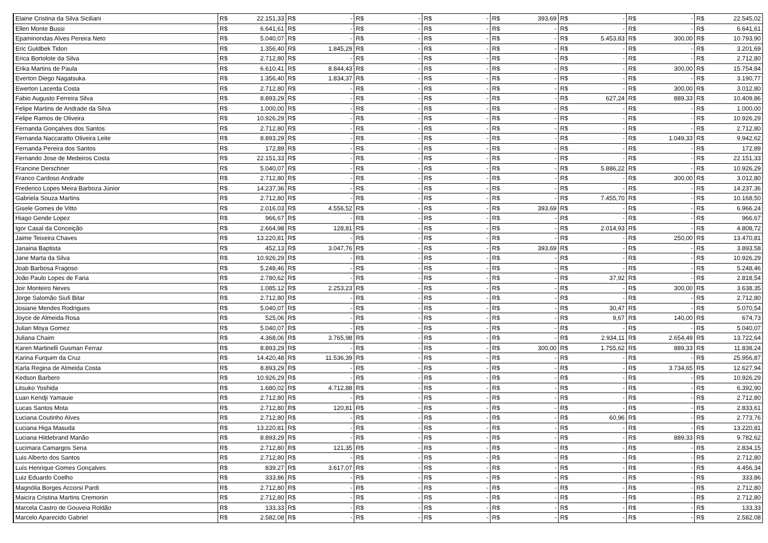| Elaine Cristina da Silva Siciliani | R$ | 22.151,33 | R$ | - | R$ | - | R$ | - | R$ | 393,69 | R$ | - | R$ | - | R$ | 22.545,02 |
| Ellen Monte Bussi | R$ | 6.641,61 | R$ | - | R$ | - | R$ | - | R$ | - | R$ | - | R$ | - | R$ | 6.641,61 |
| Epaminondas Alves Pereira Neto | R$ | 5.040,07 | R$ | - | R$ | - | R$ | - | R$ | - | R$ | 5.453,83 | R$ | 300,00 | R$ | 10.793,90 |
| Eric Guldbek Tidon | R$ | 1.356,40 | R$ | 1.845,29 | R$ | - | R$ | - | R$ | - | R$ | - | R$ | - | R$ | 3.201,69 |
| Erica Bortolote da Silva | R$ | 2.712,80 | R$ | - | R$ | - | R$ | - | R$ | - | R$ | - | R$ | - | R$ | 2.712,80 |
| Erika Martins de Paula | R$ | 6.610,41 | R$ | 8.844,43 | R$ | - | R$ | - | R$ | - | R$ | - | R$ | 300,00 | R$ | 15.754,84 |
| Everton Diego Nagatsuka | R$ | 1.356,40 | R$ | 1.834,37 | R$ | - | R$ | - | R$ | - | R$ | - | R$ | - | R$ | 3.190,77 |
| Ewerton Lacerda Costa | R$ | 2.712,80 | R$ | - | R$ | - | R$ | - | R$ | - | R$ | - | R$ | 300,00 | R$ | 3.012,80 |
| Fabio Augusto Ferreira Silva | R$ | 8.893,29 | R$ | - | R$ | - | R$ | - | R$ | - | R$ | 627,24 | R$ | 889,33 | R$ | 10.409,86 |
| Felipe Martins de Andrade da Silva | R$ | 1.000,00 | R$ | - | R$ | - | R$ | - | R$ | - | R$ | - | R$ | - | R$ | 1.000,00 |
| Felipe Ramos de Oliveira | R$ | 10.926,29 | R$ | - | R$ | - | R$ | - | R$ | - | R$ | - | R$ | - | R$ | 10.926,29 |
| Fernanda Gonçalves dos Santos | R$ | 2.712,80 | R$ | - | R$ | - | R$ | - | R$ | - | R$ | - | R$ | - | R$ | 2.712,80 |
| Fernanda Naccaratto Oliveira Leite | R$ | 8.893,29 | R$ | - | R$ | - | R$ | - | R$ | - | R$ | - | R$ | 1.049,33 | R$ | 9.942,62 |
| Fernanda Pereira dos Santos | R$ | 172,89 | R$ | - | R$ | - | R$ | - | R$ | - | R$ | - | R$ | - | R$ | 172,89 |
| Fernando Jose de Medeiros Costa | R$ | 22.151,33 | R$ | - | R$ | - | R$ | - | R$ | - | R$ | - | R$ | - | R$ | 22.151,33 |
| Francine Derschner | R$ | 5.040,07 | R$ | - | R$ | - | R$ | - | R$ | - | R$ | 5.886,22 | R$ | - | R$ | 10.926,29 |
| Franco Cardoso Andrade | R$ | 2.712,80 | R$ | - | R$ | - | R$ | - | R$ | - | R$ | - | R$ | 300,00 | R$ | 3.012,80 |
| Frederico Lopes Meira Barboza Júnior | R$ | 14.237,36 | R$ | - | R$ | - | R$ | - | R$ | - | R$ | - | R$ | - | R$ | 14.237,36 |
| Gabriela Souza Martins | R$ | 2.712,80 | R$ | - | R$ | - | R$ | - | R$ | - | R$ | 7.455,70 | R$ | - | R$ | 10.168,50 |
| Gisele Gomes de Vitto | R$ | 2.016,03 | R$ | 4.556,52 | R$ | - | R$ | - | R$ | 393,69 | R$ | - | R$ | - | R$ | 6.966,24 |
| Hiago Gende Lopez | R$ | 966,67 | R$ | - | R$ | - | R$ | - | R$ | - | R$ | - | R$ | - | R$ | 966,67 |
| Igor Casal da Conceição | R$ | 2.664,98 | R$ | 128,81 | R$ | - | R$ | - | R$ | - | R$ | 2.014,93 | R$ | - | R$ | 4.808,72 |
| Jaime Teixeira Chaves | R$ | 13.220,81 | R$ | - | R$ | - | R$ | - | R$ | - | R$ | - | R$ | 250,00 | R$ | 13.470,81 |
| Janaina Baptista | R$ | 452,13 | R$ | 3.047,76 | R$ | - | R$ | - | R$ | 393,69 | R$ | - | R$ | - | R$ | 3.893,58 |
| Jane Marta da Silva | R$ | 10.926,29 | R$ | - | R$ | - | R$ | - | R$ | - | R$ | - | R$ | - | R$ | 10.926,29 |
| Joab Barbosa Fragoso | R$ | 5.248,46 | R$ | - | R$ | - | R$ | - | R$ | - | R$ | - | R$ | - | R$ | 5.248,46 |
| João Paulo Lopes de Faria | R$ | 2.780,62 | R$ | - | R$ | - | R$ | - | R$ | - | R$ | 37,92 | R$ | - | R$ | 2.818,54 |
| Joir Monteiro Neves | R$ | 1.085,12 | R$ | 2.253,23 | R$ | - | R$ | - | R$ | - | R$ | - | R$ | 300,00 | R$ | 3.638,35 |
| Jorge Salomão Siufi Bitar | R$ | 2.712,80 | R$ | - | R$ | - | R$ | - | R$ | - | R$ | - | R$ | - | R$ | 2.712,80 |
| Josiane Mendes Rodrigues | R$ | 5.040,07 | R$ | - | R$ | - | R$ | - | R$ | - | R$ | 30,47 | R$ | - | R$ | 5.070,54 |
| Joyce de Almeida Rosa | R$ | 525,06 | R$ | - | R$ | - | R$ | - | R$ | - | R$ | 9,67 | R$ | 140,00 | R$ | 674,73 |
| Julian Moya Gomez | R$ | 5.040,07 | R$ | - | R$ | - | R$ | - | R$ | - | R$ | - | R$ | - | R$ | 5.040,07 |
| Juliana Chaim | R$ | 4.368,06 | R$ | 3.765,98 | R$ | - | R$ | - | R$ | - | R$ | 2.934,11 | R$ | 2.654,49 | R$ | 13.722,64 |
| Karen Martinelli Gusman Ferraz | R$ | 8.893,29 | R$ | - | R$ | - | R$ | - | R$ | 300,00 | R$ | 1.755,62 | R$ | 889,33 | R$ | 11.838,24 |
| Karina Furquim da Cruz | R$ | 14.420,48 | R$ | 11.536,39 | R$ | - | R$ | - | R$ | - | R$ | - | R$ | - | R$ | 25.956,87 |
| Karla Regina de Almeida Costa | R$ | 8.893,29 | R$ | - | R$ | - | R$ | - | R$ | - | R$ | - | R$ | 3.734,65 | R$ | 12.627,94 |
| Kedson Barbero | R$ | 10.926,29 | R$ | - | R$ | - | R$ | - | R$ | - | R$ | - | R$ | - | R$ | 10.926,29 |
| Litsuko Yoshida | R$ | 1.680,02 | R$ | 4.712,88 | R$ | - | R$ | - | R$ | - | R$ | - | R$ | - | R$ | 6.392,90 |
| Luan Kendji Yamauie | R$ | 2.712,80 | R$ | - | R$ | - | R$ | - | R$ | - | R$ | - | R$ | - | R$ | 2.712,80 |
| Lucas Santos Mota | R$ | 2.712,80 | R$ | 120,81 | R$ | - | R$ | - | R$ | - | R$ | - | R$ | - | R$ | 2.833,61 |
| Luciana Coutinho Alves | R$ | 2.712,80 | R$ | - | R$ | - | R$ | - | R$ | - | R$ | 60,96 | R$ | - | R$ | 2.773,76 |
| Luciana Higa Masuda | R$ | 13.220,81 | R$ | - | R$ | - | R$ | - | R$ | - | R$ | - | R$ | - | R$ | 13.220,81 |
| Luciana Hildebrand Manão | R$ | 8.893,29 | R$ | - | R$ | - | R$ | - | R$ | - | R$ | - | R$ | 889,33 | R$ | 9.782,62 |
| Lucimara Camargos Sena | R$ | 2.712,80 | R$ | 121,35 | R$ | - | R$ | - | R$ | - | R$ | - | R$ | - | R$ | 2.834,15 |
| Luis Alberto dos Santos | R$ | 2.712,80 | R$ | - | R$ | - | R$ | - | R$ | - | R$ | - | R$ | - | R$ | 2.712,80 |
| Luís Henrique Gomes Gonçalves | R$ | 839,27 | R$ | 3.617,07 | R$ | - | R$ | - | R$ | - | R$ | - | R$ | - | R$ | 4.456,34 |
| Luiz Eduardo Coelho | R$ | 333,86 | R$ | - | R$ | - | R$ | - | R$ | - | R$ | - | R$ | - | R$ | 333,86 |
| Magnólia Borges Accorsi Pardi | R$ | 2.712,80 | R$ | - | R$ | - | R$ | - | R$ | - | R$ | - | R$ | - | R$ | 2.712,80 |
| Maicira Cristina Martins Cremonin | R$ | 2.712,80 | R$ | - | R$ | - | R$ | - | R$ | - | R$ | - | R$ | - | R$ | 2.712,80 |
| Marcela Castro de Gouveia Roldão | R$ | 133,33 | R$ | - | R$ | - | R$ | - | R$ | - | R$ | - | R$ | - | R$ | 133,33 |
| Marcelo Aparecido Gabriel | R$ | 2.582,08 | R$ | - | R$ | - | R$ | - | R$ | - | R$ | - | R$ | - | R$ | 2.582,08 |